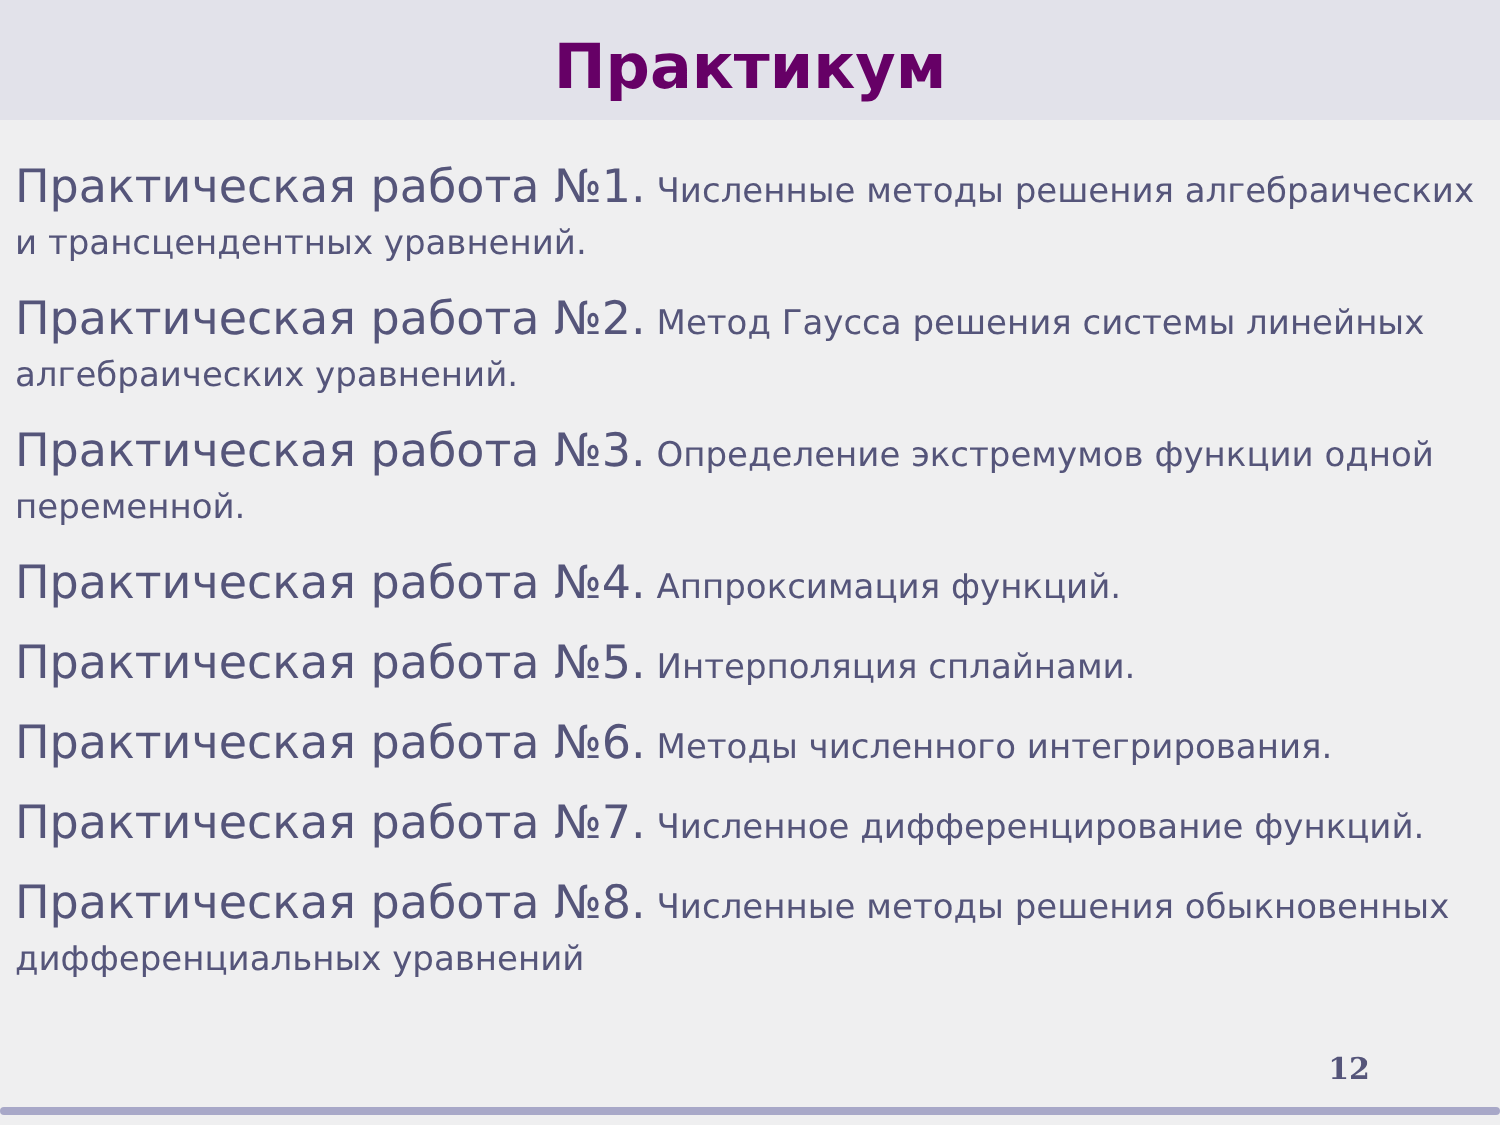Практикум
Практическая работа №1. Численные методы решения алгебраических и трансцендентных уравнений.
Практическая работа №2. Метод Гаусса решения системы линейных алгебраических уравнений.
Практическая работа №3. Определение экстремумов функции одной переменной.
Практическая работа №4. Аппроксимация функций.
Практическая работа №5. Интерполяция сплайнами.
Практическая работа №6. Методы численного интегрирования.
Практическая работа №7. Численное дифференцирование функций.
Практическая работа №8. Численные методы решения обыкновенных дифференциальных уравнений
12